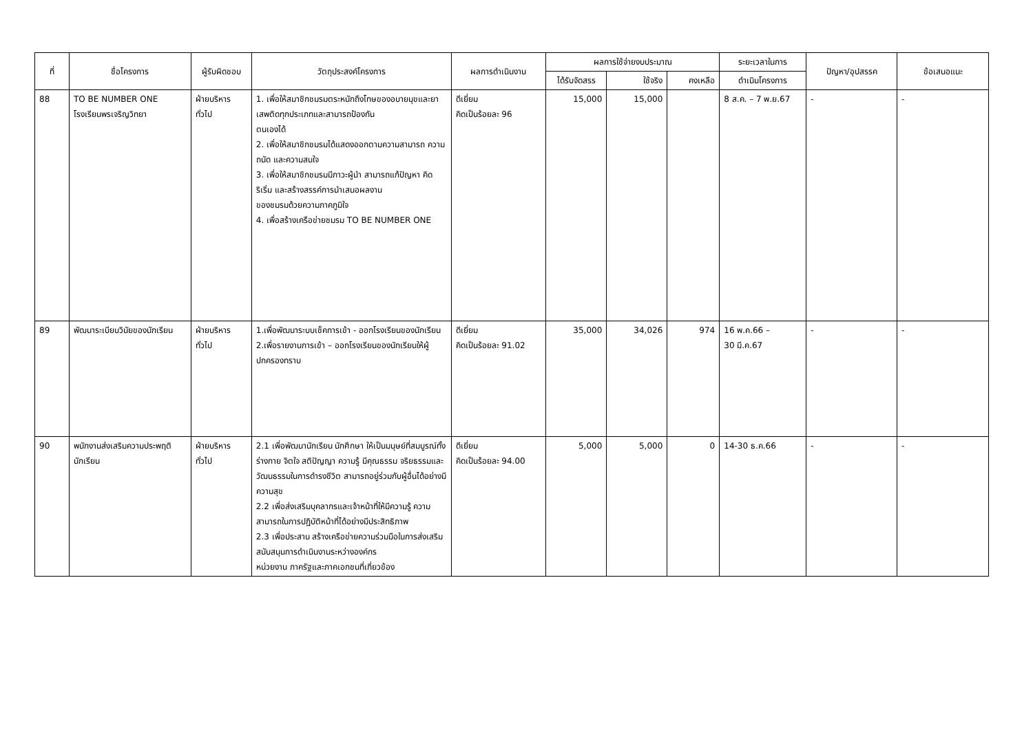| ที่ | ชื่อโครงการ | ผู้รับผิดชอบ | วัตถุประสงค์โครงการ | ผลการดำเนินงาน | ผลการใช้จ่ายงบประมาณ | | | ระยะเวลาในการ | ปัญหา/อุปสรรค | ข้อเสนอแนะ |
| --- | --- | --- | --- | --- | --- | --- | --- | --- | --- | --- |
| | | | | | ได้รับจัดสรร | ใช้จริง | คงเหลือ | ดำเนินโครงการ | | |
| 88 | TO BE NUMBER ONE โรงเรียนพรเจริญวิทยา | ฝ่ายบริหาร ทั่วไป | 1. เพื่อให้สมาชิกชมรมตระหนักถึงโทษของอบายมุขและยาเสพติดทุกประเภทและสามารถป้องกัน ตนเองได้ 2. เพื่อให้สมาชิกชมรมได้แสดงออกตามความสามารถ ความถนัด และความสนใจ 3. เพื่อให้สมาชิกชมรมมีภาวะผู้นำ สามารถแก้ปัญหา คิดริเริ่ม และสร้างสรรค์การนำเสนอผลงาน ของชมรมด้วยความภาคภูมิใจ 4. เพื่อสร้างเครือข่ายชมรม TO BE NUMBER ONE | ดีเยี่ยม คิดเป็นร้อยละ 96 | 15,000 | 15,000 | | 8 ส.ค. – 7 พ.ย.67 | - | - |
| 89 | พัฒนาระเบียบวินัยของนักเรียน | ฝ่ายบริหาร ทั่วไป | 1.เพื่อพัฒนาระบบเช็คการเข้า - ออกโรงเรียนของนักเรียน 2.เพื่อรายงานการเข้า – ออกโรงเรียนของนักเรียนให้ผู้ปกครองทราบ | ดีเยี่ยม คิดเป็นร้อยละ 91.02 | 35,000 | 34,026 | 974 | 16 พ.ค.66 – 30 มี.ค.67 | - | - |
| 90 | พนักงานส่งเสริมความประพฤตินักเรียน | ฝ่ายบริหาร ทั่วไป | 2.1 เพื่อพัฒนานักเรียน นักศึกษา ให้เป็นมนุษย์ที่สมบูรณ์ทั้งร่างกาย จิตใจ สติปัญญา ความรู้ มีคุณธรรม จริยธรรมและวัฒนธรรมในการดำรงชีวิต สามารถอยู่ร่วมกับผู้อื่นได้อย่างมีความสุข 2.2 เพื่อส่งเสริมบุคลากรและเจ้าหน้าที่ให้มีความรู้ ความสามารถในการปฏิบัติหน้าที่ได้อย่างมีประสิทธิภาพ 2.3 เพื่อประสาน สร้างเครือข่ายความร่วมมือในการส่งเสริมสนับสนุนการดำเนินงานระหว่างองค์กร หน่วยงาน ภาครัฐและภาคเอกชนที่เกี่ยวข้อง | ดีเยี่ยม คิดเป็นร้อยละ 94.00 | 5,000 | 5,000 | 0 | 14-30 ธ.ค.66 | - | - |